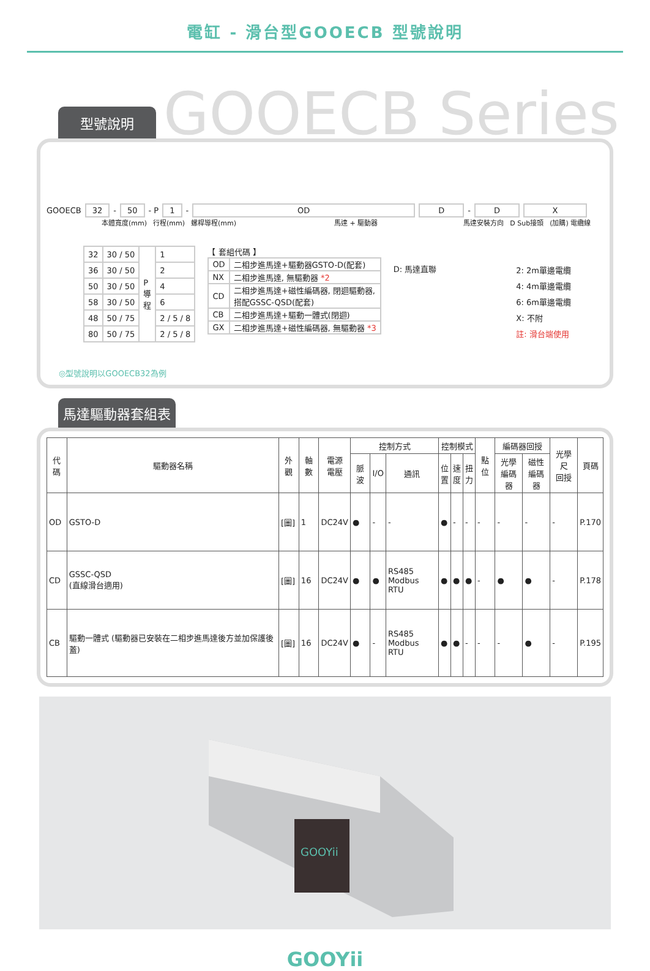電缸 - 滑台型GOOECB 型號說明
型號說明
GOOECB Series
GOOECB 32 - 50 - P 1 - OD D - D X
本體寬度(mm) 行程(mm) 螺桿導程(mm) 馬達 + 驅動器 馬達安裝方向 D Sub接頭 (加購) 電纜線
| 32 | 30 / 50 | P 導 程 | 1 |
| 36 | 30 / 50 | | 2 |
| 50 | 30 / 50 | | 4 |
| 58 | 30 / 50 | | 6 |
| 48 | 50 / 75 | | 2 / 5 / 8 |
| 80 | 50 / 75 | | 2 / 5 / 8 |
【 套組代碼 】
| OD | 二相步進馬達+驅動器GSTO-D(配套) |
| NX | 二相步進馬達, 無驅動器 *2 |
| CD | 二相步進馬達+磁性編碼器, 閉迴驅動器, 搭配GSSC-QSD(配套) |
| CB | 二相步進馬達+驅動一體式(閉迴) |
| GX | 二相步進馬達+磁性編碼器, 無驅動器 *3 |
D: 馬達直聯
2: 2m單邊電纜
4: 4m單邊電纜
6: 6m單邊電纜
X: 不附
註: 滑台端使用
◎型號說明以GOOECB32為例
馬達驅動器套組表
| 代碼 | 驅動器名稱 | 外觀 | 軸數 | 電源 電壓 | 控制方式 | | | 控制模式 | | | 點位 | 編碼器回授 | | 光學尺 回授 | 頁碼 |
| --- | --- | --- | --- | --- | --- | --- | --- | --- | --- | --- | --- | --- | --- | --- | --- |
| | | | | | 脈波 | I/O | 通訊 | 位 置 | 速 度 | 扭 力 | | 光學 編碼器 | 磁性 編碼器 | | |
| OD | GSTO-D | [圖] | 1 | DC24V | ● | - | - | ● | - | - | - | - | - | - | P.170 |
| CD | GSSC-QSD (直線滑台適用) | [圖] | 16 | DC24V | ● | ● | RS485 Modbus RTU | ● | ● | ● | - | ● | ● | - | P.178 |
| CB | 驅動一體式 (驅動器已安裝在二相步進馬達後方並加保護後蓋) | [圖] | 16 | DC24V | ● | - | RS485 Modbus RTU | ● | ● | - | - | - | ● | - | P.195 |
GOOYii
GOOYii